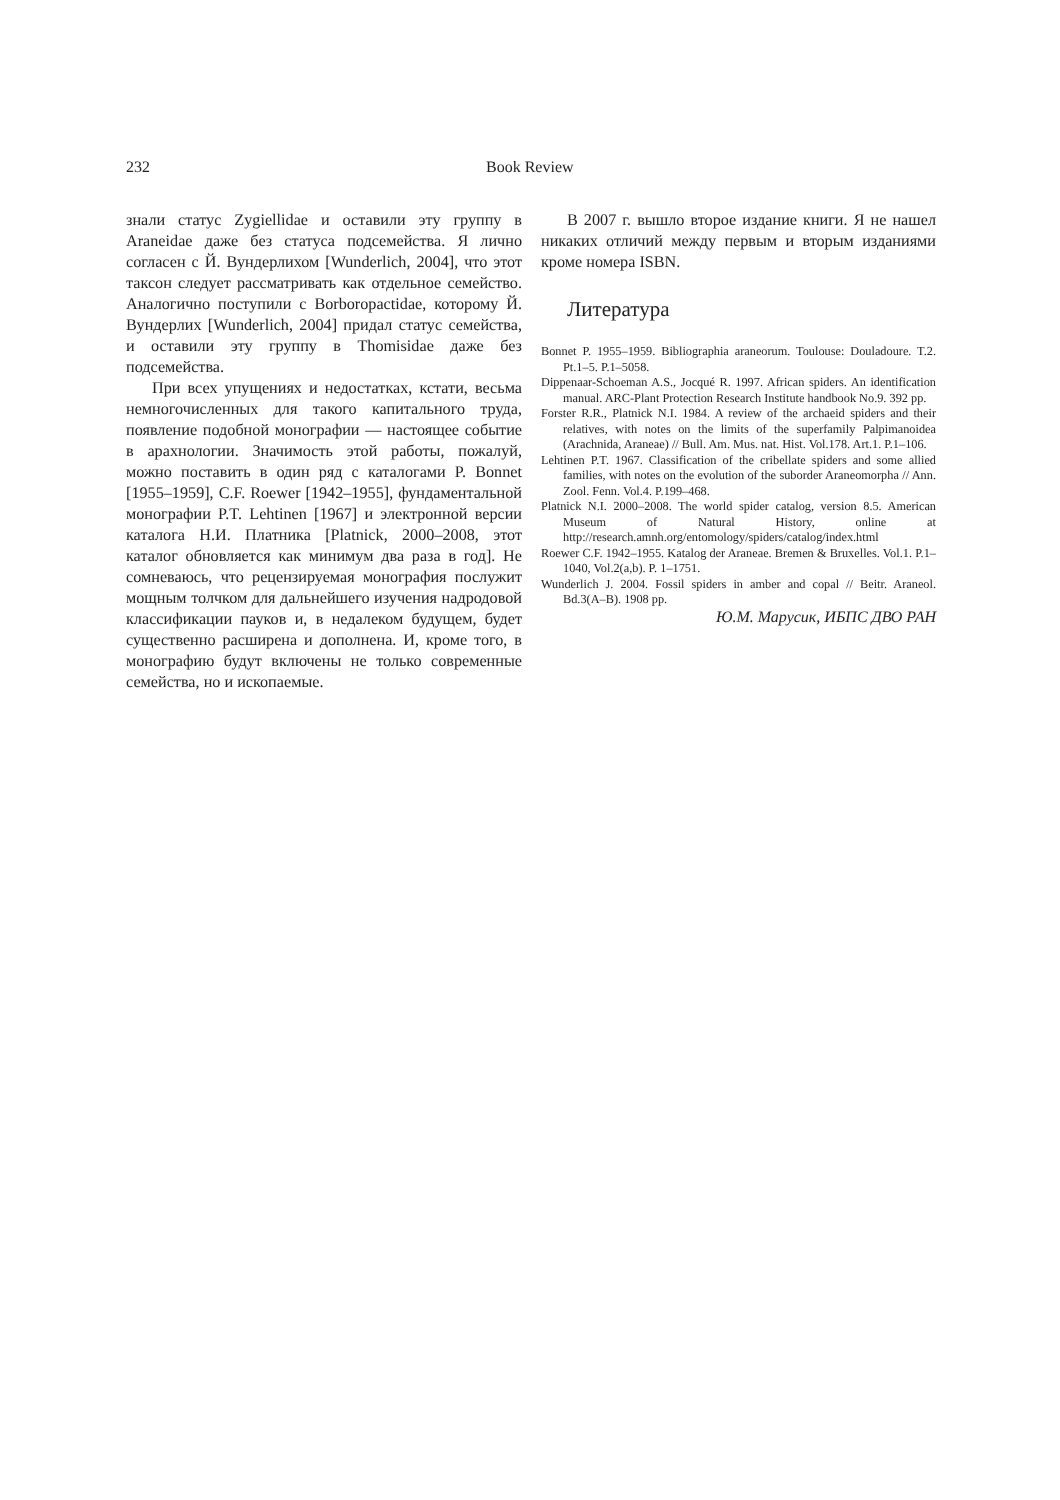232 Book Review
знали статус Zygiellidae и оставили эту группу в Araneidae даже без статуса подсемейства. Я лично согласен с Й. Вундерлихом [Wunderlich, 2004], что этот таксон следует рассматривать как отдельное семейство. Аналогично поступили с Borboropactidae, которому Й. Вундерлих [Wunderlich, 2004] придал статус семейства, и оставили эту группу в Thomisidae даже без подсемейства.
При всех упущениях и недостатках, кстати, весьма немногочисленных для такого капитального труда, появление подобной монографии — настоящее событие в арахнологии. Значимость этой работы, пожалуй, можно поставить в один ряд с каталогами P. Bonnet [1955–1959], C.F. Roewer [1942–1955], фундаментальной монографии P.T. Lehtinen [1967] и электронной версии каталога Н.И. Платника [Platnick, 2000–2008, этот каталог обновляется как минимум два раза в год]. Не сомневаюсь, что рецензируемая монография послужит мощным толчком для дальнейшего изучения надродовой классификации пауков и, в недалеком будущем, будет существенно расширена и дополнена. И, кроме того, в монографию будут включены не только современные семейства, но и ископаемые.
В 2007 г. вышло второе издание книги. Я не нашел никаких отличий между первым и вторым изданиями кроме номера ISBN.
Литература
Bonnet P. 1955–1959. Bibliographia araneorum. Toulouse: Douladoure. T.2. Pt.1–5. P.1–5058.
Dippenaar-Schoeman A.S., Jocqué R. 1997. African spiders. An identification manual. ARC-Plant Protection Research Institute handbook No.9. 392 pp.
Forster R.R., Platnick N.I. 1984. A review of the archaeid spiders and their relatives, with notes on the limits of the superfamily Palpimanoidea (Arachnida, Araneae) // Bull. Am. Mus. nat. Hist. Vol.178. Art.1. P.1–106.
Lehtinen P.T. 1967. Classification of the cribellate spiders and some allied families, with notes on the evolution of the suborder Araneomorpha // Ann. Zool. Fenn. Vol.4. P.199–468.
Platnick N.I. 2000–2008. The world spider catalog, version 8.5. American Museum of Natural History, online at http://research.amnh.org/entomology/spiders/catalog/index.html
Roewer C.F. 1942–1955. Katalog der Araneae. Bremen & Bruxelles. Vol.1. P.1–1040, Vol.2(a,b). P. 1–1751.
Wunderlich J. 2004. Fossil spiders in amber and copal // Beitr. Araneol. Bd.3(A–B). 1908 pp.
Ю.М. Марусик, ИБПС ДВО РАН